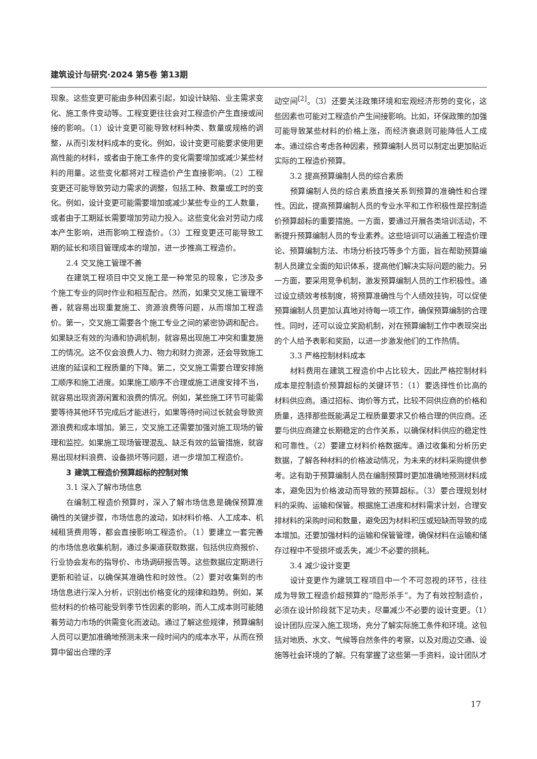建筑设计与研究·2024 第5卷 第13期
现象。这些变更可能由多种因素引起，如设计缺陷、业主需求变化、施工条件变动等。工程变更往往会对工程造价产生直接或间接的影响。（1）设计变更可能导致材料种类、数量或规格的调整，从而引发材料成本的变化。例如，设计变更可能要求使用更高性能的材料，或者由于施工条件的变化需要增加或减少某些材料的用量。这些变化都将对工程造价产生直接影响。（2）工程变更还可能导致劳动力需求的调整，包括工种、数量或工时的变化。例如，设计变更可能需要增加或减少某些专业的工人数量，或者由于工期延长需要增加劳动力投入。这些变化会对劳动力成本产生影响，进而影响工程造价。（3）工程变更还可能导致工期的延长和项目管理成本的增加，进一步推高工程造价。
2.4 交叉施工管理不善
在建筑工程项目中交叉施工是一种常见的现象，它涉及多个施工专业的同时作业和相互配合。然而，如果交叉施工管理不善，就容易出现重复施工、资源浪费等问题，从而增加工程造价。第一，交叉施工需要各个施工专业之间的紧密协调和配合。如果缺乏有效的沟通和协调机制，就容易出现施工冲突和重复施工的情况。这不仅会浪费人力、物力和财力资源，还会导致施工进度的延误和工程质量的下降。第二，交叉施工需要合理安排施工顺序和施工进度。如果施工顺序不合理或施工进度安排不当，就容易出现资源闲置和浪费的情况。例如，某些施工环节可能需要等待其他环节完成后才能进行，如果等待时间过长就会导致资源浪费和成本增加。第三，交叉施工还需要加强对施工现场的管理和监控。如果施工现场管理混乱、缺乏有效的监管措施，就容易出现材料浪费、设备损坏等问题，进一步增加工程造价。
3 建筑工程造价预算超标的控制对策
3.1 深入了解市场信息
在编制工程造价预算时，深入了解市场信息是确保预算准确性的关键步骤，市场信息的波动，如材料价格、人工成本、机械租赁费用等，都会直接影响工程造价。（1）要建立一套完善的市场信息收集机制，通过多渠道获取数据，包括供应商报价、行业协会发布的指导价、市场调研报告等。这些数据应定期进行更新和验证，以确保其准确性和时效性。（2）要对收集到的市场信息进行深入分析，识别出价格变化的规律和趋势。例如，某些材料的价格可能受到季节性因素的影响，而人工成本则可能随着劳动力市场的供需变化而波动。通过了解这些规律，预算编制人员可以更加准确地预测未来一段时间内的成本水平，从而在预算中留出合理的浮
动空间<sup>[2]</sup>。（3）还要关注政策环境和宏观经济形势的变化，这些因素也可能对工程造价产生间接影响。比如，环保政策的加强可能导致某些材料的价格上涨，而经济衰退则可能降低人工成本。通过综合考虑各种因素，预算编制人员可以制定出更加贴近实际的工程造价预算。
3.2 提高预算编制人员的综合素质
预算编制人员的综合素质直接关系到预算的准确性和合理性。因此，提高预算编制人员的专业水平和工作积极性是控制造价预算超标的重要措施。一方面，要通过开展各类培训活动，不断提升预算编制人员的专业素养。这些培训可以涵盖工程造价理论、预算编制方法、市场分析技巧等多个方面，旨在帮助预算编制人员建立全面的知识体系，提高他们解决实际问题的能力。另一方面，要采用竞争机制，激发预算编制人员的工作积极性。通过设立绩效考核制度，将预算准确性与个人绩效挂钩，可以促使预算编制人员更加认真地对待每一项工作，确保预算编制的合理性。同时，还可以设立奖励机制，对在预算编制工作中表现突出的个人给予表彰和奖励，以进一步激发他们的工作热情。
3.3 严格控制材料成本
材料费用在建筑工程造价中占比较大，因此严格控制材料成本是控制造价预算超标的关键环节：（1）要选择性价比高的材料供应商。通过招标、询价等方式，比较不同供应商的价格和质量，选择那些既能满足工程质量要求又价格合理的供应商。还要与供应商建立长期稳定的合作关系，以确保材料供应的稳定性和可靠性。（2）要建立材料价格数据库。通过收集和分析历史数据，了解各种材料的价格波动情况，为未来的材料采购提供参考。这有助于预算编制人员在编制预算时更加准确地预测材料成本，避免因为价格波动而导致的预算超标。（3）要合理规划材料的采购、运输和保管。根据施工进度和材料需求计划，合理安排材料的采购时间和数量，避免因为材料积压或短缺而导致的成本增加。还要加强材料的运输和保管管理，确保材料在运输和储存过程中不受损坏或丢失，减少不必要的损耗。
3.4 减少设计变更
设计变更作为建筑工程项目中一个不可忽视的环节，往往成为导致工程造价超预算的“隐形杀手”。为了有效控制造价，必须在设计阶段就下足功夫，尽量减少不必要的设计变更。（1）设计团队应深入施工现场，充分了解实际施工条件和环境。这包括对地质、水文、气候等自然条件的考察，以及对周边交通、设施等社会环境的了解。只有掌握了这些第一手资料，设计团队才
17